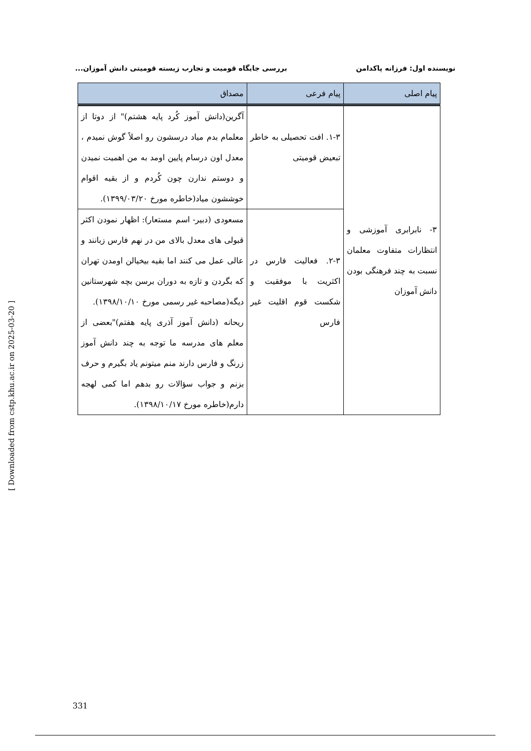نویسنده اول: فرزانه پاکدامن بررسی جایگاه قومیت و تجارب زیسته قومیتی دانش آموزان...
| پیام اصلی | پیام فرعی | مصداق |
| --- | --- | --- |
| ۳- نابرابری آموزشی و انتظارات متفاوت معلمان نسبت به چند فرهنگی بودن دانش آموزان | ۱-۳. افت تحصیلی به خاطر تبعیض قومیتی | آگرین(دانش آموز کُرد پایه هشتم)" از دوتا از معلمام بدم میاد درسشون رو اصلاً گوش نمیدم ، معدل اون درسام پایین اومد به من اهمیت نمیدن و دوستم ندارن چون کُردم و از بقیه اقوام خوششون میاد(خاطره مورخ ۱۳۹۹/۰۳/۲۰). |
| | ۲-۳. فعالیت فارس در اکثریت با موفقیت و شکست قوم اقلیت غیر فارس | مسعودی (دبیر- اسم مستعار): اظهار نمودن اکثر قبولی های معدل بالای من در نهم فارس زبانند و عالی عمل می کنند اما بقیه بیخیالن اومدن تهران که بگردن و تازه به دوران برسن بچه شهرستانین دیگه(مصاحبه غیر رسمی مورخ ۱۳۹۸/۱۰/۱۰). ریحانه (دانش آموز آذری پایه هفتم)"بعضی از معلم های مدرسه ما توجه به چند دانش آموز زرنگ و فارس دارند منم میتونم یاد بگیرم و حرف بزنم و جواب سؤالات رو بدهم اما کمی لهجه دارم(خاطره مورخ ۱۳۹۸/۱۰/۱۷). |
[ Downloaded from cstp.khu.ac.ir on 2025-03-20 ]
331